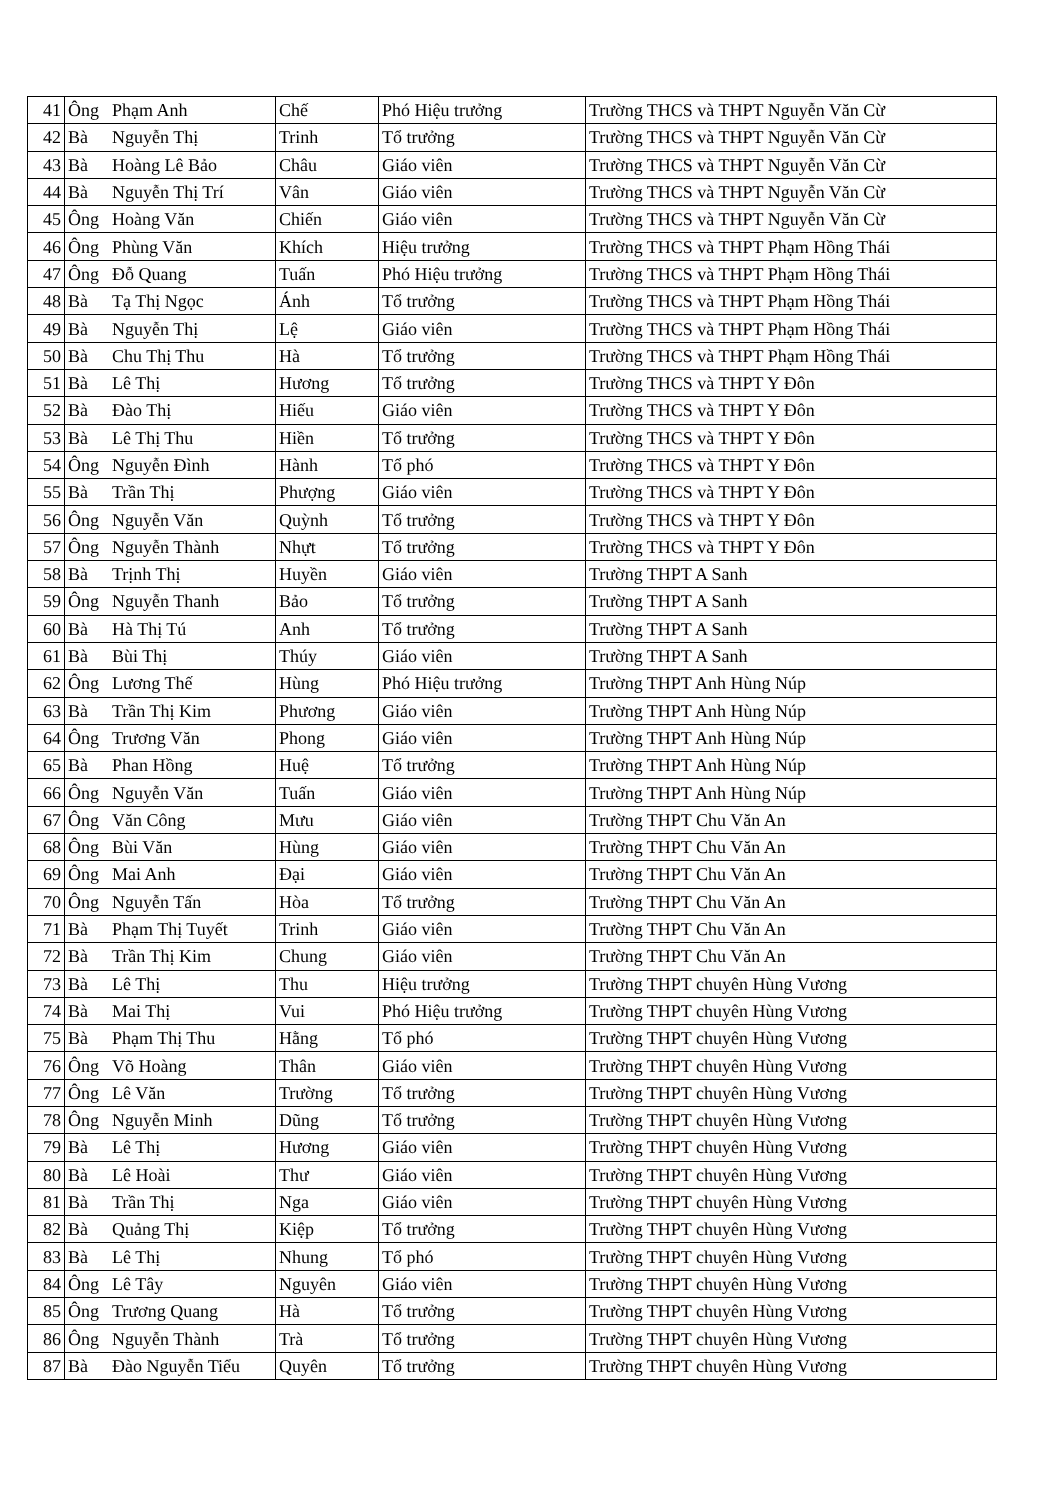| 41 | Ông | Phạm Anh | Chế | Phó Hiệu trưởng | Trường THCS và THPT Nguyễn Văn Cừ |
| 42 | Bà | Nguyễn Thị | Trinh | Tổ trưởng | Trường THCS và THPT Nguyễn Văn Cừ |
| 43 | Bà | Hoàng Lê Bảo | Châu | Giáo viên | Trường THCS và THPT Nguyễn Văn Cừ |
| 44 | Bà | Nguyễn Thị Trí | Vân | Giáo viên | Trường THCS và THPT Nguyễn Văn Cừ |
| 45 | Ông | Hoàng Văn | Chiến | Giáo viên | Trường THCS và THPT Nguyễn Văn Cừ |
| 46 | Ông | Phùng Văn | Khích | Hiệu trưởng | Trường THCS và THPT Phạm Hồng Thái |
| 47 | Ông | Đỗ Quang | Tuấn | Phó Hiệu trưởng | Trường THCS và THPT Phạm Hồng Thái |
| 48 | Bà | Tạ Thị Ngọc | Ánh | Tổ trưởng | Trường THCS và THPT Phạm Hồng Thái |
| 49 | Bà | Nguyễn Thị | Lệ | Giáo viên | Trường THCS và THPT Phạm Hồng Thái |
| 50 | Bà | Chu Thị Thu | Hà | Tổ trưởng | Trường THCS và THPT Phạm Hồng Thái |
| 51 | Bà | Lê Thị | Hương | Tổ trưởng | Trường THCS và THPT Y Đôn |
| 52 | Bà | Đào Thị | Hiếu | Giáo viên | Trường THCS và THPT Y Đôn |
| 53 | Bà | Lê Thị Thu | Hiền | Tổ trưởng | Trường THCS và THPT Y Đôn |
| 54 | Ông | Nguyễn Đình | Hành | Tổ phó | Trường THCS và THPT Y Đôn |
| 55 | Bà | Trần Thị | Phượng | Giáo viên | Trường THCS và THPT Y Đôn |
| 56 | Ông | Nguyễn Văn | Quỳnh | Tổ trưởng | Trường THCS và THPT Y Đôn |
| 57 | Ông | Nguyễn Thành | Nhựt | Tổ trưởng | Trường THCS và THPT Y Đôn |
| 58 | Bà | Trịnh Thị | Huyền | Giáo viên | Trường THPT A Sanh |
| 59 | Ông | Nguyễn Thanh | Bảo | Tổ trưởng | Trường THPT A Sanh |
| 60 | Bà | Hà Thị Tú | Anh | Tổ trưởng | Trường THPT A Sanh |
| 61 | Bà | Bùi Thị | Thúy | Giáo viên | Trường THPT A Sanh |
| 62 | Ông | Lương Thế | Hùng | Phó Hiệu trưởng | Trường THPT Anh Hùng Núp |
| 63 | Bà | Trần Thị Kim | Phương | Giáo viên | Trường THPT Anh Hùng Núp |
| 64 | Ông | Trương Văn | Phong | Giáo viên | Trường THPT Anh Hùng Núp |
| 65 | Bà | Phan Hồng | Huệ | Tổ trưởng | Trường THPT Anh Hùng Núp |
| 66 | Ông | Nguyễn Văn | Tuấn | Giáo viên | Trường THPT Anh Hùng Núp |
| 67 | Ông | Văn Công | Mưu | Giáo viên | Trường THPT Chu Văn An |
| 68 | Ông | Bùi Văn | Hùng | Giáo viên | Trường THPT Chu Văn An |
| 69 | Ông | Mai Anh | Đại | Giáo viên | Trường THPT Chu Văn An |
| 70 | Ông | Nguyễn Tấn | Hòa | Tổ trưởng | Trường THPT Chu Văn An |
| 71 | Bà | Phạm Thị Tuyết | Trinh | Giáo viên | Trường THPT Chu Văn An |
| 72 | Bà | Trần Thị Kim | Chung | Giáo viên | Trường THPT Chu Văn An |
| 73 | Bà | Lê Thị | Thu | Hiệu trưởng | Trường THPT chuyên Hùng Vương |
| 74 | Bà | Mai Thị | Vui | Phó Hiệu trưởng | Trường THPT chuyên Hùng Vương |
| 75 | Bà | Phạm Thị Thu | Hằng | Tổ phó | Trường THPT chuyên Hùng Vương |
| 76 | Ông | Võ Hoàng | Thân | Giáo viên | Trường THPT chuyên Hùng Vương |
| 77 | Ông | Lê Văn | Trường | Tổ trưởng | Trường THPT chuyên Hùng Vương |
| 78 | Ông | Nguyễn Minh | Dũng | Tổ trưởng | Trường THPT chuyên Hùng Vương |
| 79 | Bà | Lê Thị | Hương | Giáo viên | Trường THPT chuyên Hùng Vương |
| 80 | Bà | Lê Hoài | Thư | Giáo viên | Trường THPT chuyên Hùng Vương |
| 81 | Bà | Trần Thị | Nga | Giáo viên | Trường THPT chuyên Hùng Vương |
| 82 | Bà | Quảng Thị | Kiệp | Tổ trưởng | Trường THPT chuyên Hùng Vương |
| 83 | Bà | Lê Thị | Nhung | Tổ phó | Trường THPT chuyên Hùng Vương |
| 84 | Ông | Lê Tây | Nguyên | Giáo viên | Trường THPT chuyên Hùng Vương |
| 85 | Ông | Trương Quang | Hà | Tổ trưởng | Trường THPT chuyên Hùng Vương |
| 86 | Ông | Nguyễn Thành | Trà | Tổ trưởng | Trường THPT chuyên Hùng Vương |
| 87 | Bà | Đào Nguyễn Tiểu | Quyên | Tổ trưởng | Trường THPT chuyên Hùng Vương |